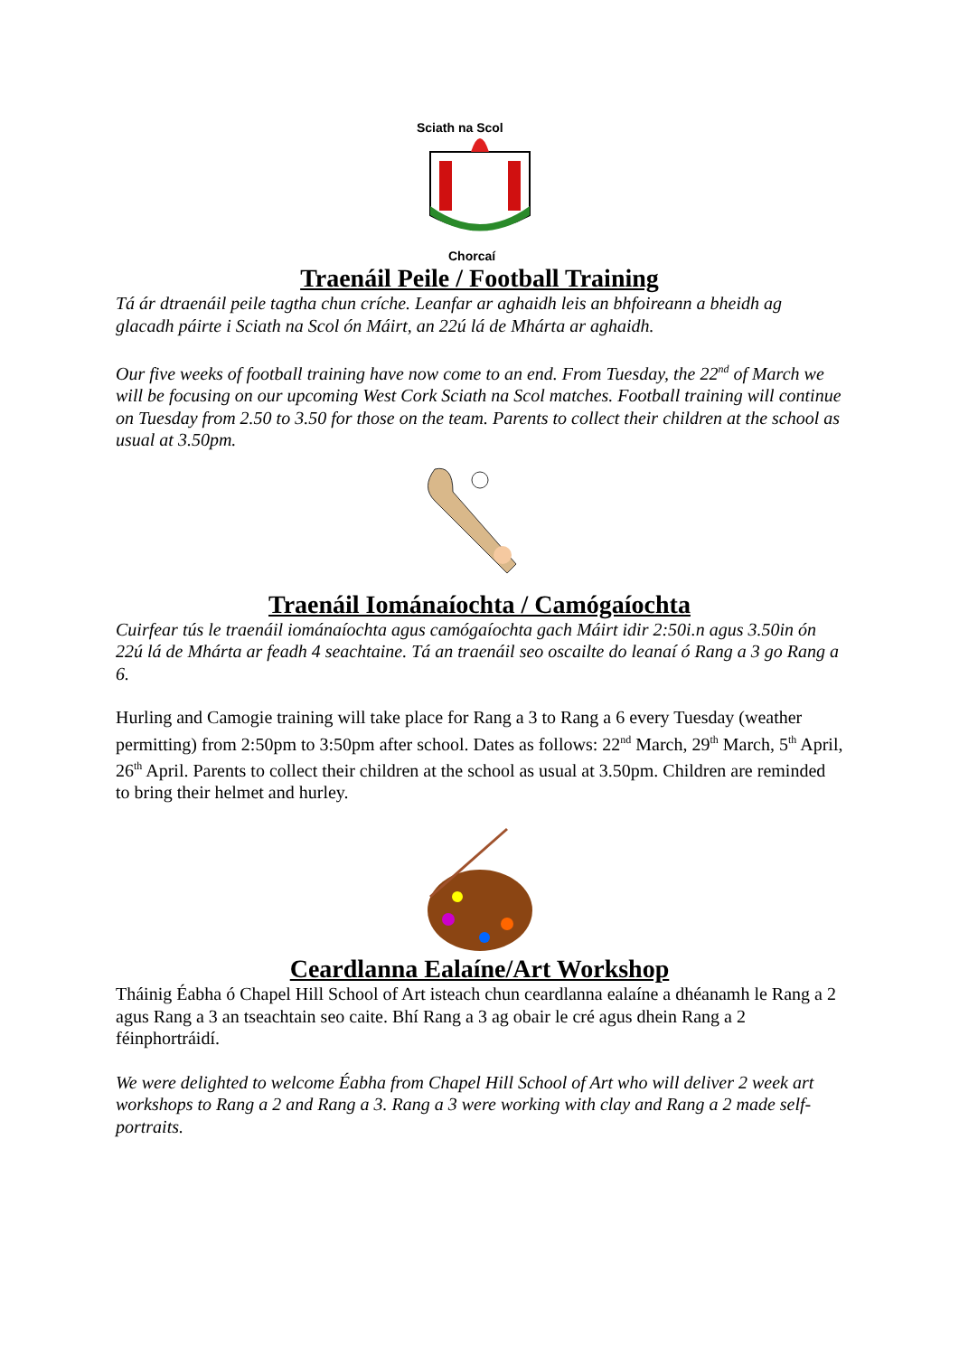Sciath na Scol
Chorcaí
Traenáil Peile / Football Training
Tá ár dtraenáil peile tagtha chun críche. Leanfar ar aghaidh leis an bhfoireann a bheidh ag glacadh páirte i Sciath na Scol ón Máirt, an 22ú lá de Mhárta ar aghaidh.
Our five weeks of football training have now come to an end. From Tuesday, the 22<sup>nd</sup> of March we will be focusing on our upcoming West Cork Sciath na Scol matches. Football training will continue on Tuesday from 2.50 to 3.50 for those on the team. Parents to collect their children at the school as usual at 3.50pm.
Traenáil Iománaíochta / Camógaíochta
Cuirfear tús le traenáil iománaíochta agus camógaíochta gach Máirt idir 2:50i.n agus 3.50in ón 22ú lá de Mhárta ar feadh 4 seachtaine. Tá an traenáil seo oscailte do leanaí ó Rang a 3 go Rang a 6.
Hurling and Camogie training will take place for Rang a 3 to Rang a 6 every Tuesday (weather permitting) from 2:50pm to 3:50pm after school. Dates as follows: 22<sup>nd</sup> March, 29<sup>th</sup> March, 5<sup>th</sup> April, 26<sup>th</sup> April. Parents to collect their children at the school as usual at 3.50pm. Children are reminded to bring their helmet and hurley.
Ceardlanna Ealaíne/Art Workshop
Tháinig Éabha ó Chapel Hill School of Art isteach chun ceardlanna ealaíne a dhéanamh le Rang a 2 agus Rang a 3 an tseachtain seo caite. Bhí Rang a 3 ag obair le cré agus dhein Rang a 2 féinphortráidí.
We were delighted to welcome Éabha from Chapel Hill School of Art who will deliver 2 week art workshops to Rang a 2 and Rang a 3. Rang a 3 were working with clay and Rang a 2 made self-portraits.